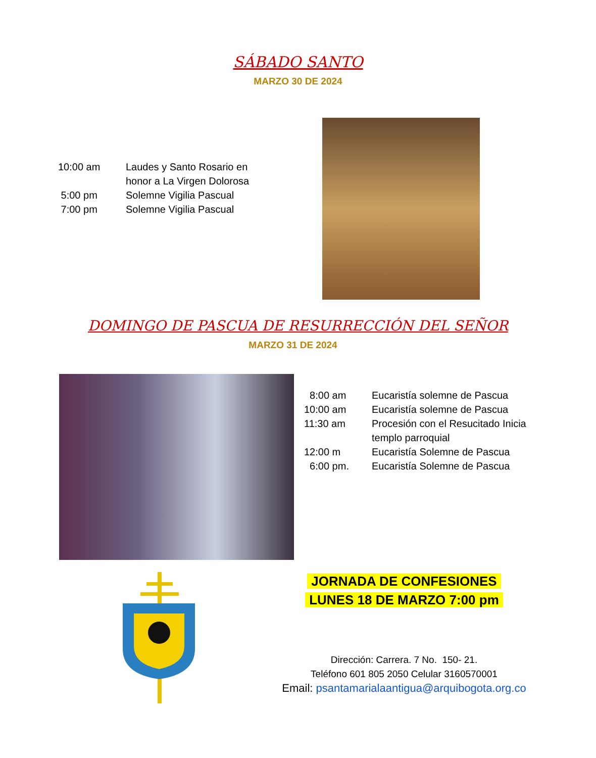SÁBADO SANTO
MARZO 30 DE 2024
| 10:00 am | Laudes y Santo Rosario en honor a La Virgen Dolorosa |
| 5:00 pm | Solemne Vigilia Pascual |
| 7:00 pm | Solemne Vigilia Pascual |
DOMINGO DE PASCUA DE RESURRECCIÓN DEL SEÑOR
MARZO 31 DE 2024
| 8:00 am | Eucaristía solemne de Pascua |
| 10:00 am | Eucaristía solemne de Pascua |
| 11:30 am | Procesión con el Resucitado Inicia templo parroquial |
| 12:00 m | Eucaristía Solemne de Pascua |
| 6:00 pm. | Eucaristía Solemne de Pascua |
JORNADA DE CONFESIONES
LUNES 18 DE MARZO 7:00 pm
Dirección: Carrera. 7 No. 150- 21.
Teléfono 601 805 2050 Celular 3160570001
Email: psantamarialaantigua@arquibogota.org.co